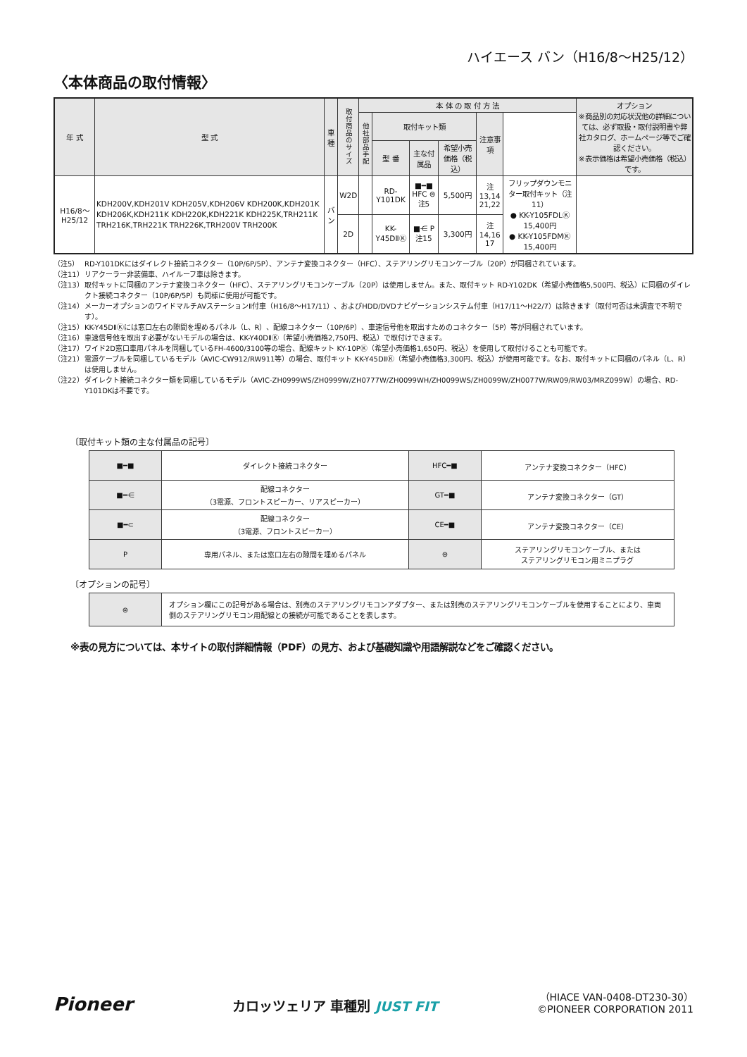ハイエース バン（H16/8〜H25/12）
〈本体商品の取付情報〉
| 年 式 | 型 式 | 車 種 | 取付商品のサイズ | 本 体 の 取 付 方 法 | | | | | | オプション ※商品別の対応状況他の詳細については、必ず取扱・取付説明書や弊社カタログ、ホームページ等でご確認ください。 ※表示価格は希望小売価格（税込）です。 |
| --- | --- | --- | --- | --- | --- | --- | --- | --- | --- | --- |
| | | | | 他社部品手配 | 取付キット類 | | | 注意事項 | | |
| | | | | | 型 番 | 主な付属品 | 希望小売価格（税込） | | | |
| H16/8〜H25/12 | KDH200V,KDH201V KDH205V,KDH206V KDH200K,KDH201K KDH206K,KDH211K KDH220K,KDH221K KDH225K,TRH211K TRH216K,TRH221K TRH226K,TRH200V TRH200K | バン | W2D | | RD-Y101DK | ■━■ HFC ⊜ 注5 | 5,500円 | 注13,14 21,22 | フリップダウンモニター取付キット（注11） ● KK-Y105FDLⓀ 15,400円 ● KK-Y105FDMⓀ 15,400円 | |
| | | | 2D | | KK-Y45DⅡⓀ | ■⋲ P 注15 | 3,300円 | 注14,16 17 | | |
（注5） RD-Y101DKにはダイレクト接続コネクター（10P/6P/5P）、アンテナ変換コネクター（HFC）、ステアリングリモコンケーブル（20P）が同梱されています。
（注11） リアクーラー非装備車、ハイルーフ車は除きます。
（注13） 取付キットに同梱のアンテナ変換コネクター（HFC）、ステアリングリモコンケーブル（20P）は使用しません。また、取付キット RD-Y102DK（希望小売価格5,500円、税込）に同梱のダイレクト接続コネクター（10P/6P/5P）も同様に使用が可能です。
（注14） メーカーオプションのワイドマルチAVステーションⅡ付車（H16/8〜H17/11）、およびHDD/DVDナビゲーションシステム付車（H17/11〜H22/7）は除きます（取付可否は未調査で不明です）。
（注15） KK-Y45DⅡⓀには窓口左右の隙間を埋めるパネル（L、R）、配線コネクター（10P/6P）、車速信号他を取出すためのコネクター（5P）等が同梱されています。
（注16） 車速信号他を取出す必要がないモデルの場合は、KK-Y40DⅡⓀ（希望小売価格2,750円、税込）で取付けできます。
（注17） ワイド2D窓口車用パネルを同梱しているFH-4600/3100等の場合、配線キット KY-10PⓀ（希望小売価格1,650円、税込）を使用して取付けることも可能です。
（注21） 電源ケーブルを同梱しているモデル（AVIC-CW912/RW911等）の場合、取付キット KK-Y45DⅡⓀ（希望小売価格3,300円、税込）が使用可能です。なお、取付キットに同梱のパネル（L、R）は使用しません。
（注22） ダイレクト接続コネクター類を同梱しているモデル（AVIC-ZH0999WS/ZH0999W/ZH0777W/ZH0099WH/ZH0099WS/ZH0099W/ZH0077W/RW09/RW03/MRZ099W）の場合、RD-Y101DKは不要です。
〔取付キット類の主な付属品の記号〕
| ■━■ | ダイレクト接続コネクター | HFC━■ | アンテナ変換コネクター（HFC） |
| ■━⋲ | 配線コネクター （3電源、フロントスピーカー、リアスピーカー） | GT━■ | アンテナ変換コネクター（GT） |
| ■━⊂ | 配線コネクター （3電源、フロントスピーカー） | CE━■ | アンテナ変換コネクター（CE） |
| P | 専用パネル、または窓口左右の隙間を埋めるパネル | ⊜ | ステアリングリモコンケーブル、または ステアリングリモコン用ミニプラグ |
〔オプションの記号〕
| ⊜ | オプション欄にこの記号がある場合は、別売のステアリングリモコンアダプター、または別売のステアリングリモコンケーブルを使用することにより、車両側のステアリングリモコン用配線との接続が可能であることを表します。 |
※表の見方については、本サイトの取付詳細情報（PDF）の見方、および基礎知識や用語解説などをご確認ください。
Pioneer
カロッツェリア 車種別 JUST FIT
（HIACE VAN-0408-DT230-30）
©PIONEER CORPORATION 2011